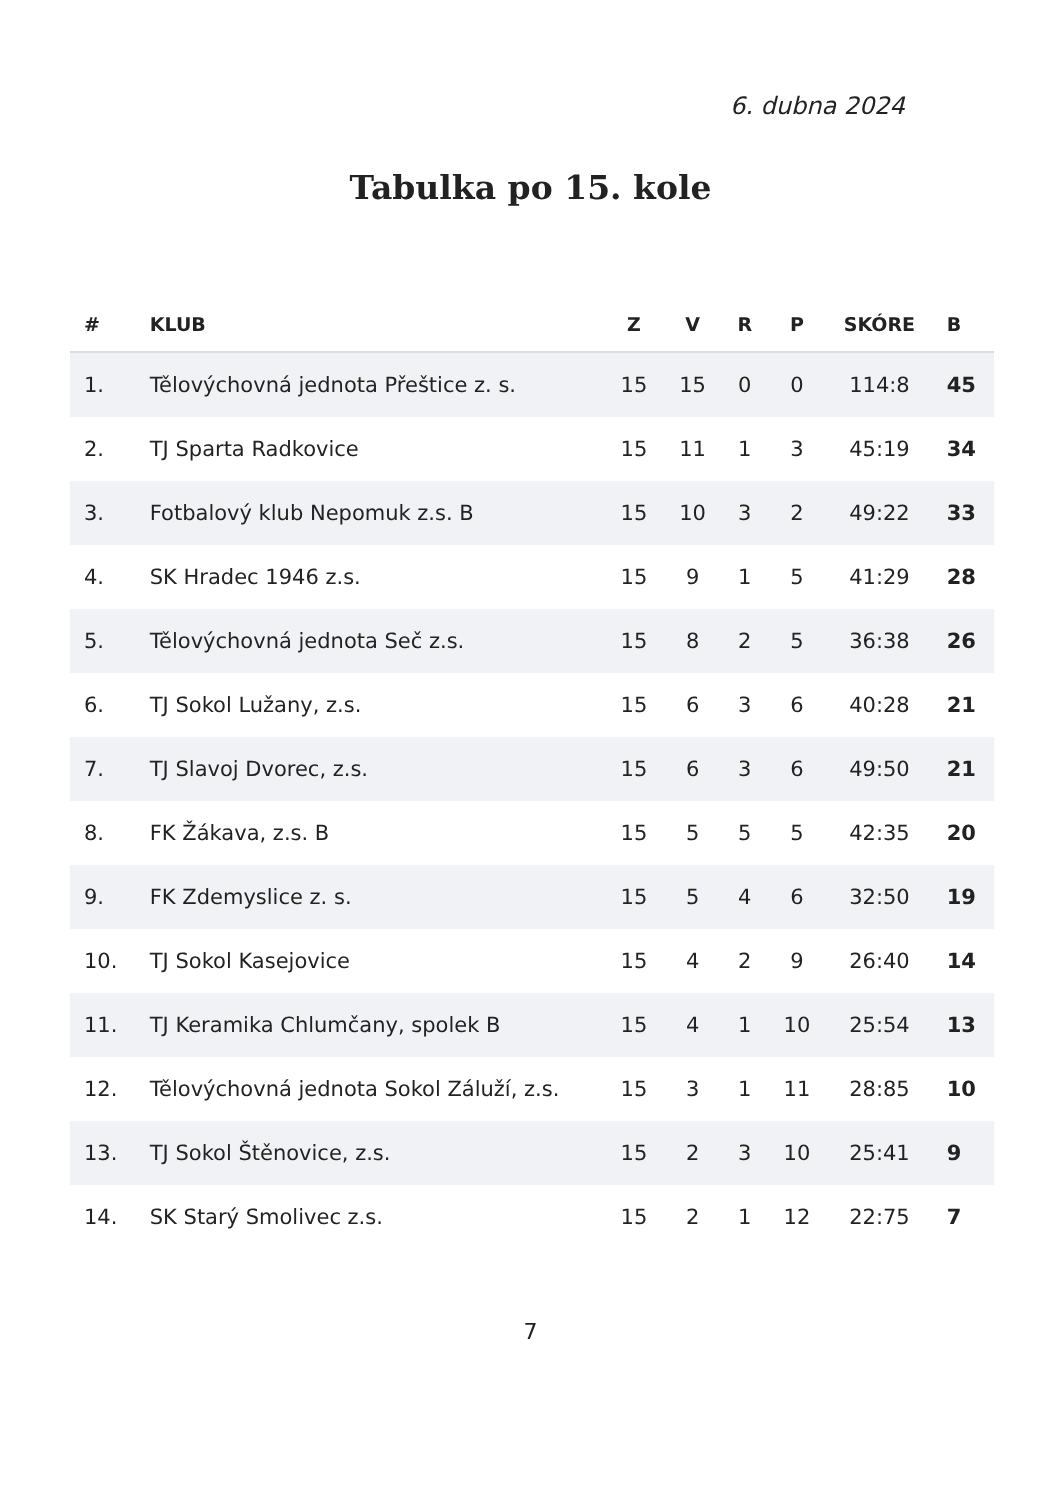6. dubna 2024
Tabulka po 15. kole
| # | KLUB | Z | V | R | P | SKÓRE | B |
| --- | --- | --- | --- | --- | --- | --- | --- |
| 1. | Tělovýchovná jednota Přeštice z. s. | 15 | 15 | 0 | 0 | 114:8 | 45 |
| 2. | TJ Sparta Radkovice | 15 | 11 | 1 | 3 | 45:19 | 34 |
| 3. | Fotbalový klub Nepomuk z.s. B | 15 | 10 | 3 | 2 | 49:22 | 33 |
| 4. | SK Hradec 1946 z.s. | 15 | 9 | 1 | 5 | 41:29 | 28 |
| 5. | Tělovýchovná jednota Seč z.s. | 15 | 8 | 2 | 5 | 36:38 | 26 |
| 6. | TJ Sokol Lužany, z.s. | 15 | 6 | 3 | 6 | 40:28 | 21 |
| 7. | TJ Slavoj Dvorec, z.s. | 15 | 6 | 3 | 6 | 49:50 | 21 |
| 8. | FK Žákava, z.s. B | 15 | 5 | 5 | 5 | 42:35 | 20 |
| 9. | FK Zdemyslice z. s. | 15 | 5 | 4 | 6 | 32:50 | 19 |
| 10. | TJ Sokol Kasejovice | 15 | 4 | 2 | 9 | 26:40 | 14 |
| 11. | TJ Keramika Chlumčany, spolek B | 15 | 4 | 1 | 10 | 25:54 | 13 |
| 12. | Tělovýchovná jednota Sokol Záluží, z.s. | 15 | 3 | 1 | 11 | 28:85 | 10 |
| 13. | TJ Sokol Štěnovice, z.s. | 15 | 2 | 3 | 10 | 25:41 | 9 |
| 14. | SK Starý Smolivec z.s. | 15 | 2 | 1 | 12 | 22:75 | 7 |
7